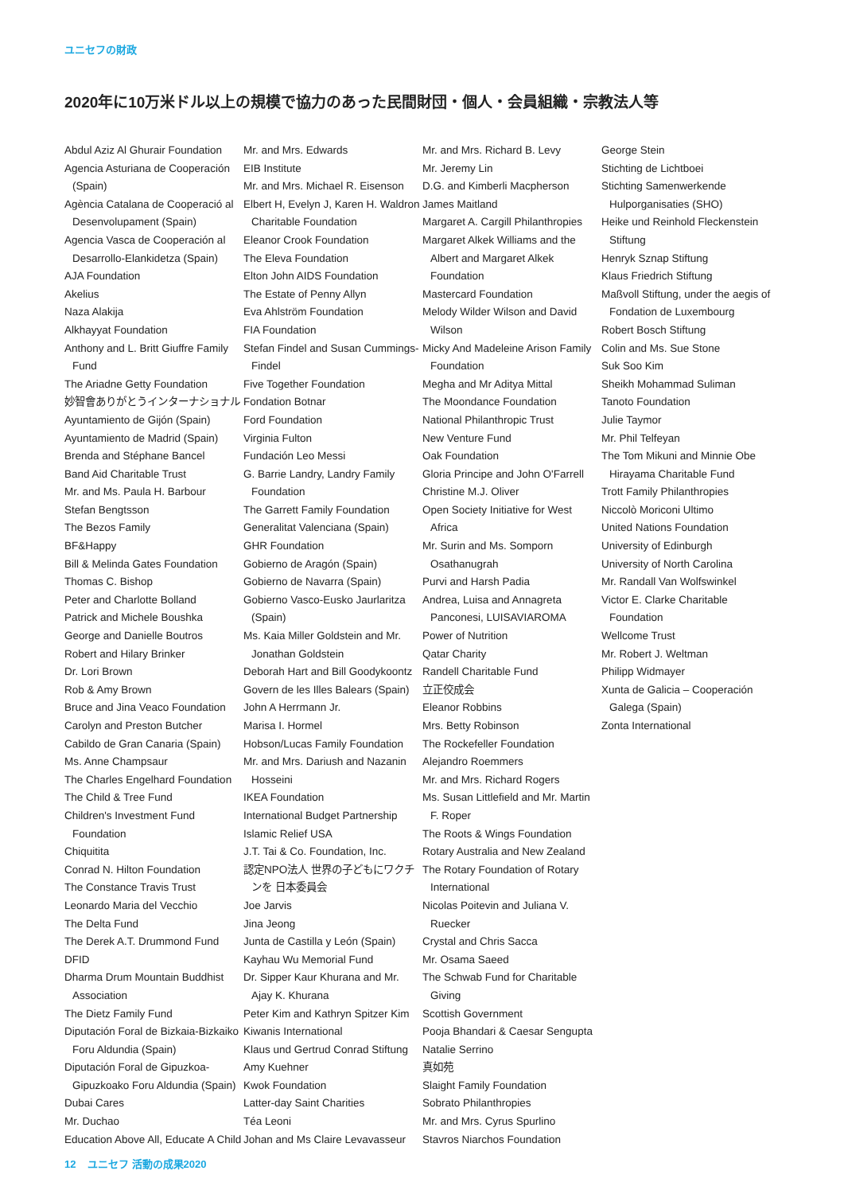ユニセフの財政
2020年に10万米ドル以上の規模で協力のあった民間財団・個人・会員組織・宗教法人等
Abdul Aziz Al Ghurair Foundation
Agencia Asturiana de Cooperación (Spain)
Agència Catalana de Cooperació al Desenvolupament (Spain)
Agencia Vasca de Cooperación al Desarrollo-Elankidetza (Spain)
AJA Foundation
Akelius
Naza Alakija
Alkhayyat Foundation
Anthony and L. Britt Giuffre Family Fund
The Ariadne Getty Foundation
妙智會ありがとうインターナショナル
Ayuntamiento de Gijón (Spain)
Ayuntamiento de Madrid (Spain)
Brenda and Stéphane Bancel
Band Aid Charitable Trust
Mr. and Ms. Paula H. Barbour
Stefan Bengtsson
The Bezos Family
BF&Happy
Bill & Melinda Gates Foundation
Thomas C. Bishop
Peter and Charlotte Bolland
Patrick and Michele Boushka
George and Danielle Boutros
Robert and Hilary Brinker
Dr. Lori Brown
Rob & Amy Brown
Bruce and Jina Veaco Foundation
Carolyn and Preston Butcher
Cabildo de Gran Canaria (Spain)
Ms. Anne Champsaur
The Charles Engelhard Foundation
The Child & Tree Fund
Children's Investment Fund Foundation
Chiquitita
Conrad N. Hilton Foundation
The Constance Travis Trust
Leonardo Maria del Vecchio
The Delta Fund
The Derek A.T. Drummond Fund
DFID
Dharma Drum Mountain Buddhist Association
The Dietz Family Fund
Diputación Foral de Bizkaia-Bizkaiko Foru Aldundia (Spain)
Diputación Foral de Gipuzkoa-Gipuzkoako Foru Aldundia (Spain)
Dubai Cares
Mr. Duchao
Education Above All, Educate A Child
Mr. and Mrs. Edwards
EIB Institute
Mr. and Mrs. Michael R. Eisenson
Elbert H, Evelyn J, Karen H. Waldron Charitable Foundation
Eleanor Crook Foundation
The Eleva Foundation
Elton John AIDS Foundation
The Estate of Penny Allyn
Eva Ahlström Foundation
FIA Foundation
Stefan Findel and Susan Cummings-Findel
Five Together Foundation
Fondation Botnar
Ford Foundation
Virginia Fulton
Fundación Leo Messi
G. Barrie Landry, Landry Family Foundation
The Garrett Family Foundation
Generalitat Valenciana (Spain)
GHR Foundation
Gobierno de Aragón (Spain)
Gobierno de Navarra (Spain)
Gobierno Vasco-Eusko Jaurlaritza (Spain)
Ms. Kaia Miller Goldstein and Mr. Jonathan Goldstein
Deborah Hart and Bill Goodykoontz
Govern de les Illes Balears (Spain)
John A Herrmann Jr.
Marisa I. Hormel
Hobson/Lucas Family Foundation
Mr. and Mrs. Dariush and Nazanin Hosseini
IKEA Foundation
International Budget Partnership
Islamic Relief USA
J.T. Tai & Co. Foundation, Inc.
認定NPO法人 世界の子どもにワクチンを 日本委員会
Joe Jarvis
Jina Jeong
Junta de Castilla y León (Spain)
Kayhau Wu Memorial Fund
Dr. Sipper Kaur Khurana and Mr. Ajay K. Khurana
Peter Kim and Kathryn Spitzer Kim
Kiwanis International
Klaus und Gertrud Conrad Stiftung
Amy Kuehner
Kwok Foundation
Latter-day Saint Charities
Téa Leoni
Johan and Ms Claire Levavasseur
Mr. and Mrs. Richard B. Levy
Mr. Jeremy Lin
D.G. and Kimberli Macpherson
James Maitland
Margaret A. Cargill Philanthropies
Margaret Alkek Williams and the Albert and Margaret Alkek Foundation
Mastercard Foundation
Melody Wilder Wilson and David Wilson
Micky And Madeleine Arison Family Foundation
Megha and Mr Aditya Mittal
The Moondance Foundation
National Philanthropic Trust
New Venture Fund
Oak Foundation
Gloria Principe and John O'Farrell
Christine M.J. Oliver
Open Society Initiative for West Africa
Mr. Surin and Ms. Somporn Osathanugrah
Purvi and Harsh Padia
Andrea, Luisa and Annagreta Panconesi, LUISAVIAROMA
Power of Nutrition
Qatar Charity
Randell Charitable Fund
立正佼成会
Eleanor Robbins
Mrs. Betty Robinson
The Rockefeller Foundation
Alejandro Roemmers
Mr. and Mrs. Richard Rogers
Ms. Susan Littlefield and Mr. Martin F. Roper
The Roots & Wings Foundation
Rotary Australia and New Zealand
The Rotary Foundation of Rotary International
Nicolas Poitevin and Juliana V. Ruecker
Crystal and Chris Sacca
Mr. Osama Saeed
The Schwab Fund for Charitable Giving
Scottish Government
Pooja Bhandari & Caesar Sengupta
Natalie Serrino
真如苑
Slaight Family Foundation
Sobrato Philanthropies
Mr. and Mrs. Cyrus Spurlino
Stavros Niarchos Foundation
George Stein
Stichting de Lichtboei
Stichting Samenwerkende Hulporganisaties (SHO)
Heike und Reinhold Fleckenstein Stiftung
Henryk Sznap Stiftung
Klaus Friedrich Stiftung
Maßvoll Stiftung, under the aegis of Fondation de Luxembourg
Robert Bosch Stiftung
Colin and Ms. Sue Stone
Suk Soo Kim
Sheikh Mohammad Suliman
Tanoto Foundation
Julie Taymor
Mr. Phil Telfeyan
The Tom Mikuni and Minnie Obe Hirayama Charitable Fund
Trott Family Philanthropies
Niccolò Moriconi Ultimo
United Nations Foundation
University of Edinburgh
University of North Carolina
Mr. Randall Van Wolfswinkel
Victor E. Clarke Charitable Foundation
Wellcome Trust
Mr. Robert J. Weltman
Philipp Widmayer
Xunta de Galicia – Cooperación Galega (Spain)
Zonta International
12 ユニセフ 活動の成果2020